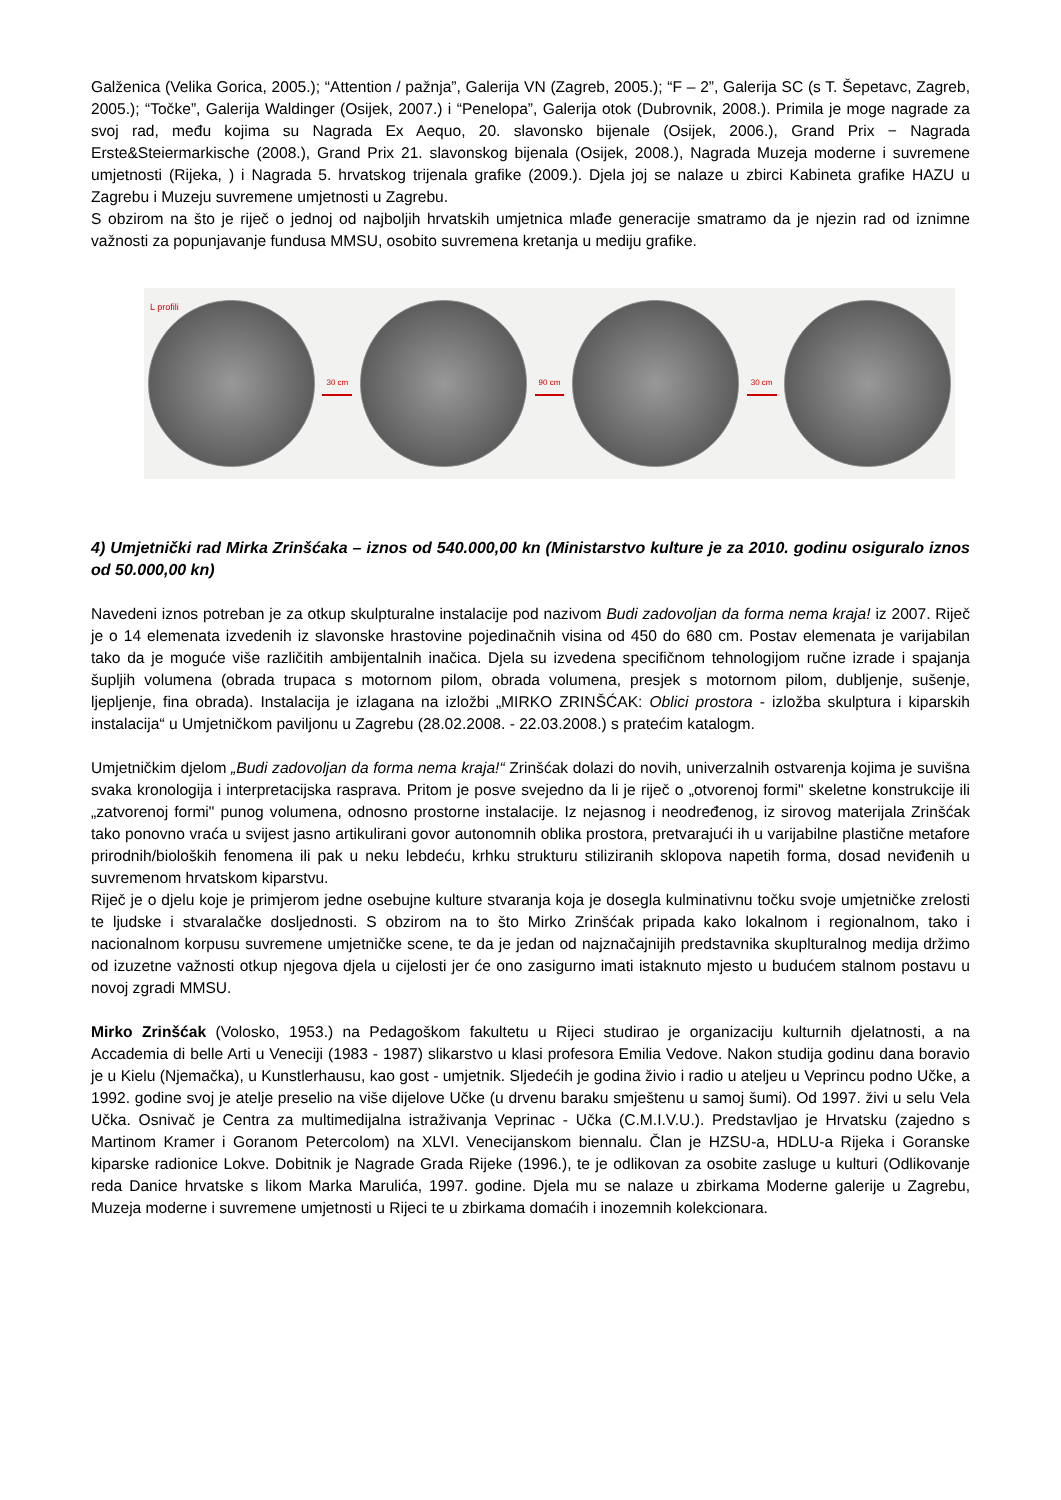Galženica (Velika Gorica, 2005.); “Attention / pažnja”, Galerija VN (Zagreb, 2005.); “F – 2”, Galerija SC (s T. Šepetavc, Zagreb, 2005.); “Točke”, Galerija Waldinger (Osijek, 2007.) i “Penelopa”, Galerija otok (Dubrovnik, 2008.). Primila je moge nagrade za svoj rad, među kojima su Nagrada Ex Aequo, 20. slavonsko bijenale (Osijek, 2006.), Grand Prix − Nagrada Erste&Steiermarkische (2008.), Grand Prix 21. slavonskog bijenala (Osijek, 2008.), Nagrada Muzeja moderne i suvremene umjetnosti (Rijeka, ) i Nagrada 5. hrvatskog trijenala grafike (2009.). Djela joj se nalaze u zbirci Kabineta grafike HAZU u Zagrebu i Muzeju suvremene umjetnosti u Zagrebu.
S obzirom na što je riječ o jednoj od najboljih hrvatskih umjetnica mlađe generacije smatramo da je njezin rad od iznimne važnosti za popunjavanje fundusa MMSU, osobito suvremena kretanja u mediju grafike.
L profili
30 cm 90 cm 30 cm
4) Umjetnički rad Mirka Zrinšćaka – iznos od 540.000,00 kn (Ministarstvo kulture je za 2010. godinu osiguralo iznos od 50.000,00 kn)
Navedeni iznos potreban je za otkup skulpturalne instalacije pod nazivom Budi zadovoljan da forma nema kraja! iz 2007. Riječ je o 14 elemenata izvedenih iz slavonske hrastovine pojedinačnih visina od 450 do 680 cm. Postav elemenata je varijabilan tako da je moguće više različitih ambijentalnih inačica. Djela su izvedena specifičnom tehnologijom ručne izrade i spajanja šupljih volumena (obrada trupaca s motornom pilom, obrada volumena, presjek s motornom pilom, dubljenje, sušenje, ljepljenje, fina obrada). Instalacija je izlagana na izložbi „MIRKO ZRINŠĆAK: Oblici prostora - izložba skulptura i kiparskih instalacija“ u Umjetničkom paviljonu u Zagrebu (28.02.2008. - 22.03.2008.) s pratećim katalogm.
Umjetničkim djelom „Budi zadovoljan da forma nema kraja!“ Zrinšćak dolazi do novih, univerzalnih ostvarenja kojima je suvišna svaka kronologija i interpretacijska rasprava. Pritom je posve svejedno da li je riječ o „otvorenoj formi" skeletne konstrukcije ili „zatvorenoj formi" punog volumena, odnosno prostorne instalacije. Iz nejasnog i neodređenog, iz sirovog materijala Zrinšćak tako ponovno vraća u svijest jasno artikulirani govor autonomnih oblika prostora, pretvarajući ih u varijabilne plastične metafore prirodnih/bioloških fenomena ili pak u neku lebdeću, krhku strukturu stiliziranih sklopova napetih forma, dosad neviđenih u suvremenom hrvatskom kiparstvu.
Riječ je o djelu koje je primjerom jedne osebujne kulture stvaranja koja je dosegla kulminativnu točku svoje umjetničke zrelosti te ljudske i stvaralačke dosljednosti. S obzirom na to što Mirko Zrinšćak pripada kako lokalnom i regionalnom, tako i nacionalnom korpusu suvremene umjetničke scene, te da je jedan od najznačajnijih predstavnika skuplturalnog medija držimo od izuzetne važnosti otkup njegova djela u cijelosti jer će ono zasigurno imati istaknuto mjesto u budućem stalnom postavu u novoj zgradi MMSU.
Mirko Zrinšćak (Volosko, 1953.) na Pedagoškom fakultetu u Rijeci studirao je organizaciju kulturnih djelatnosti, a na Accademia di belle Arti u Veneciji (1983 - 1987) slikarstvo u klasi profesora Emilia Vedove. Nakon studija godinu dana boravio je u Kielu (Njemačka), u Kunstlerhausu, kao gost - umjetnik. Sljedećih je godina živio i radio u ateljeu u Veprincu podno Učke, a 1992. godine svoj je atelje preselio na više dijelove Učke (u drvenu baraku smještenu u samoj šumi). Od 1997. živi u selu Vela Učka. Osnivač je Centra za multimedijalna istraživanja Veprinac - Učka (C.M.I.V.U.). Predstavljao je Hrvatsku (zajedno s Martinom Kramer i Goranom Petercolom) na XLVI. Venecijanskom biennalu. Član je HZSU-a, HDLU-a Rijeka i Goranske kiparske radionice Lokve. Dobitnik je Nagrade Grada Rijeke (1996.), te je odlikovan za osobite zasluge u kulturi (Odlikovanje reda Danice hrvatske s likom Marka Marulića, 1997. godine. Djela mu se nalaze u zbirkama Moderne galerije u Zagrebu, Muzeja moderne i suvremene umjetnosti u Rijeci te u zbirkama domaćih i inozemnih kolekcionara.